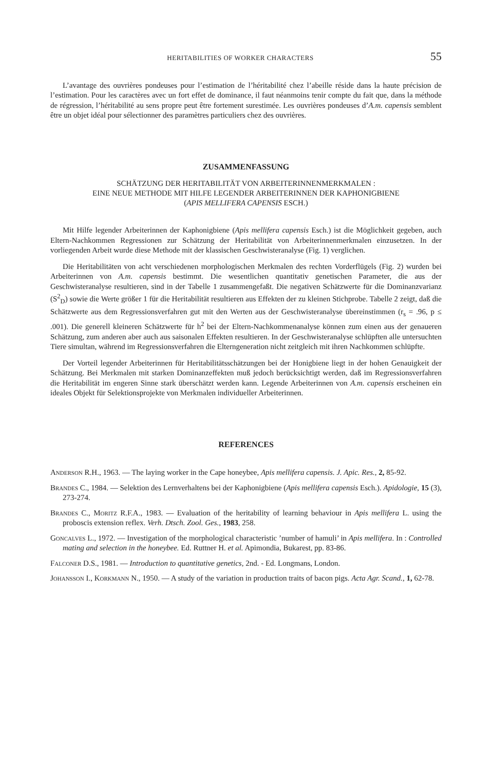HERITABILITIES OF WORKER CHARACTERS 55
L’avantage des ouvrières pondeuses pour l’estimation de l’héritabilité chez l’abeille réside dans la haute précision de l’estimation. Pour les caractères avec un fort effet de dominance, il faut néanmoins tenir compte du fait que, dans la méthode de régression, l’héritabilité au sens propre peut être fortement surestimée. Les ouvrières pondeuses d’A.m. capensis semblent être un objet idéal pour sélectionner des paramètres particuliers chez des ouvrières.
ZUSAMMENFASSUNG
SCHÄTZUNG DER HERITABILITÄT VON ARBEITERINNENMERKMALEN :
EINE NEUE METHODE MIT HILFE LEGENDER ARBEITERINNEN DER KAPHONIGBIENE
(APIS MELLIFERA CAPENSIS ESCH.)
Mit Hilfe legender Arbeiterinnen der Kaphonigbiene (Apis mellifera capensis Esch.) ist die Möglichkeit gegeben, auch Eltern-Nachkommen Regressionen zur Schätzung der Heritabilität von Arbeiterinnenmerkmalen einzusetzen. In der vorliegenden Arbeit wurde diese Methode mit der klassischen Geschwisteranalyse (Fig. 1) verglichen.
Die Heritabilitäten von acht verschiedenen morphologischen Merkmalen des rechten Vorderflügels (Fig. 2) wurden bei Arbeiterinnen von A.m. capensis bestimmt. Die wesentlichen quantitativ genetischen Parameter, die aus der Geschwisteranalyse resultieren, sind in der Tabelle 1 zusammengefaßt. Die negativen Schätzwerte für die Dominanzvarianz (S<sup>2</sup><sub>D</sub>) sowie die Werte größer 1 für die Heritabilität resultieren aus Effekten der zu kleinen Stichprobe. Tabelle 2 zeigt, daß die Schätzwerte aus dem Regressionsverfahren gut mit den Werten aus der Geschwisteranalyse übereinstimmen (r<sub>s</sub> = .96, p ≤ .001). Die generell kleineren Schätzwerte für h<sup>2</sup> bei der Eltern-Nachkommenanalyse können zum einen aus der genaueren Schätzung, zum anderen aber auch aus saisonalen Effekten resultieren. In der Geschwisteranalyse schlüpften alle untersuchten Tiere simultan, während im Regressionsverfahren die Elterngeneration nicht zeitgleich mit ihren Nachkommen schlüpfte.
Der Vorteil legender Arbeiterinnen für Heritabilitätsschätzungen bei der Honigbiene liegt in der hohen Genauigkeit der Schätzung. Bei Merkmalen mit starken Dominanzeffekten muß jedoch berücksichtigt werden, daß im Regressionsverfahren die Heritabilität im engeren Sinne stark überschätzt werden kann. Legende Arbeiterinnen von A.m. capensis erscheinen ein ideales Objekt für Selektionsprojekte von Merkmalen individueller Arbeiterinnen.
REFERENCES
Anderson R.H., 1963. — The laying worker in the Cape honeybee, Apis mellifera capensis. J. Apic. Res., 2, 85-92.
Brandes C., 1984. — Selektion des Lernverhaltens bei der Kaphonigbiene (Apis mellifera capensis Esch.). Apidologie, 15 (3), 273-274.
Brandes C., Moritz R.F.A., 1983. — Evaluation of the heritability of learning behaviour in Apis mellifera L. using the proboscis extension reflex. Verh. Dtsch. Zool. Ges., 1983, 258.
Goncalves L., 1972. — Investigation of the morphological characteristic ’number of hamuli’ in Apis mellifera. In : Controlled mating and selection in the honeybee. Ed. Ruttner H. et al. Apimondia, Bukarest, pp. 83-86.
Falconer D.S., 1981. — Introduction to quantitative genetics, 2nd. - Ed. Longmans, London.
Johansson I., Korkmann N., 1950. — A study of the variation in production traits of bacon pigs. Acta Agr. Scand., 1, 62-78.